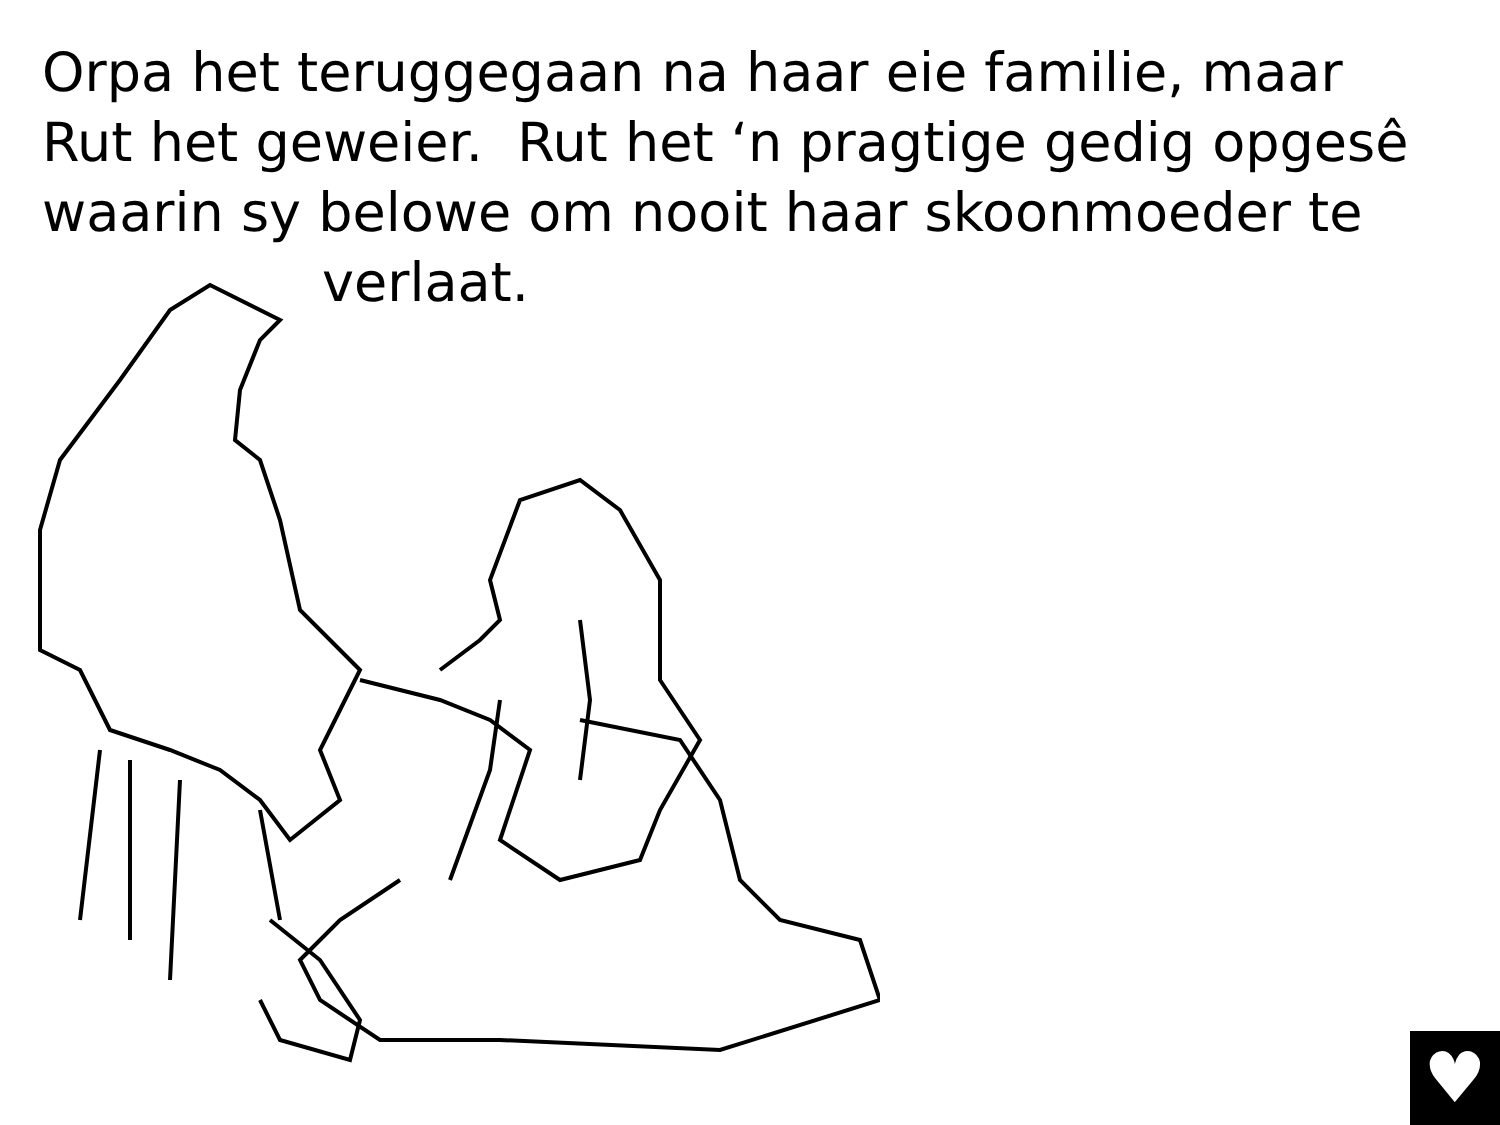Orpa het teruggegaan na haar eie familie, maar Rut het geweier. Rut het ‘n pragtige gedig opgesê waarin sy belowe om nooit haar skoonmoeder te
verlaat.
♥